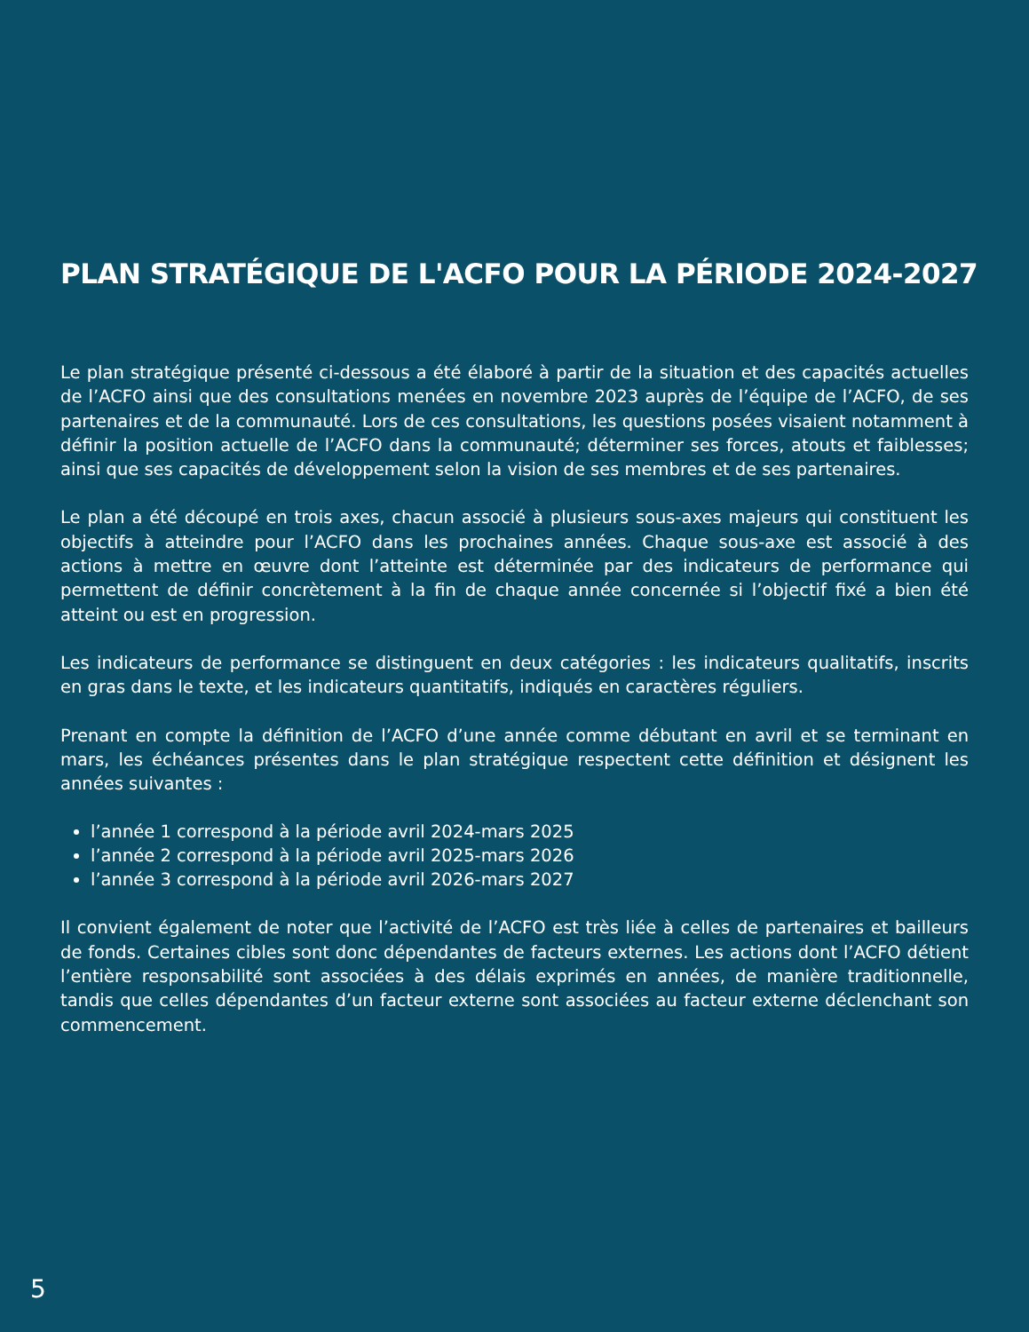PLAN STRATÉGIQUE DE L'ACFO POUR LA PÉRIODE 2024-2027
Le plan stratégique présenté ci-dessous a été élaboré à partir de la situation et des capacités actuelles de l’ACFO ainsi que des consultations menées en novembre 2023 auprès de l’équipe de l’ACFO, de ses partenaires et de la communauté. Lors de ces consultations, les questions posées visaient notamment à définir la position actuelle de l’ACFO dans la communauté; déterminer ses forces, atouts et faiblesses; ainsi que ses capacités de développement selon la vision de ses membres et de ses partenaires.
Le plan a été découpé en trois axes, chacun associé à plusieurs sous-axes majeurs qui constituent les objectifs à atteindre pour l’ACFO dans les prochaines années. Chaque sous-axe est associé à des actions à mettre en œuvre dont l’atteinte est déterminée par des indicateurs de performance qui permettent de définir concrètement à la fin de chaque année concernée si l’objectif fixé a bien été atteint ou est en progression.
Les indicateurs de performance se distinguent en deux catégories : les indicateurs qualitatifs, inscrits en gras dans le texte, et les indicateurs quantitatifs, indiqués en caractères réguliers.
Prenant en compte la définition de l’ACFO d’une année comme débutant en avril et se terminant en mars, les échéances présentes dans le plan stratégique respectent cette définition et désignent les années suivantes :
l’année 1 correspond à la période avril 2024-mars 2025
l’année 2 correspond à la période avril 2025-mars 2026
l’année 3 correspond à la période avril 2026-mars 2027
Il convient également de noter que l’activité de l’ACFO est très liée à celles de partenaires et bailleurs de fonds. Certaines cibles sont donc dépendantes de facteurs externes. Les actions dont l’ACFO détient l’entière responsabilité sont associées à des délais exprimés en années, de manière traditionnelle, tandis que celles dépendantes d’un facteur externe sont associées au facteur externe déclenchant son commencement.
5